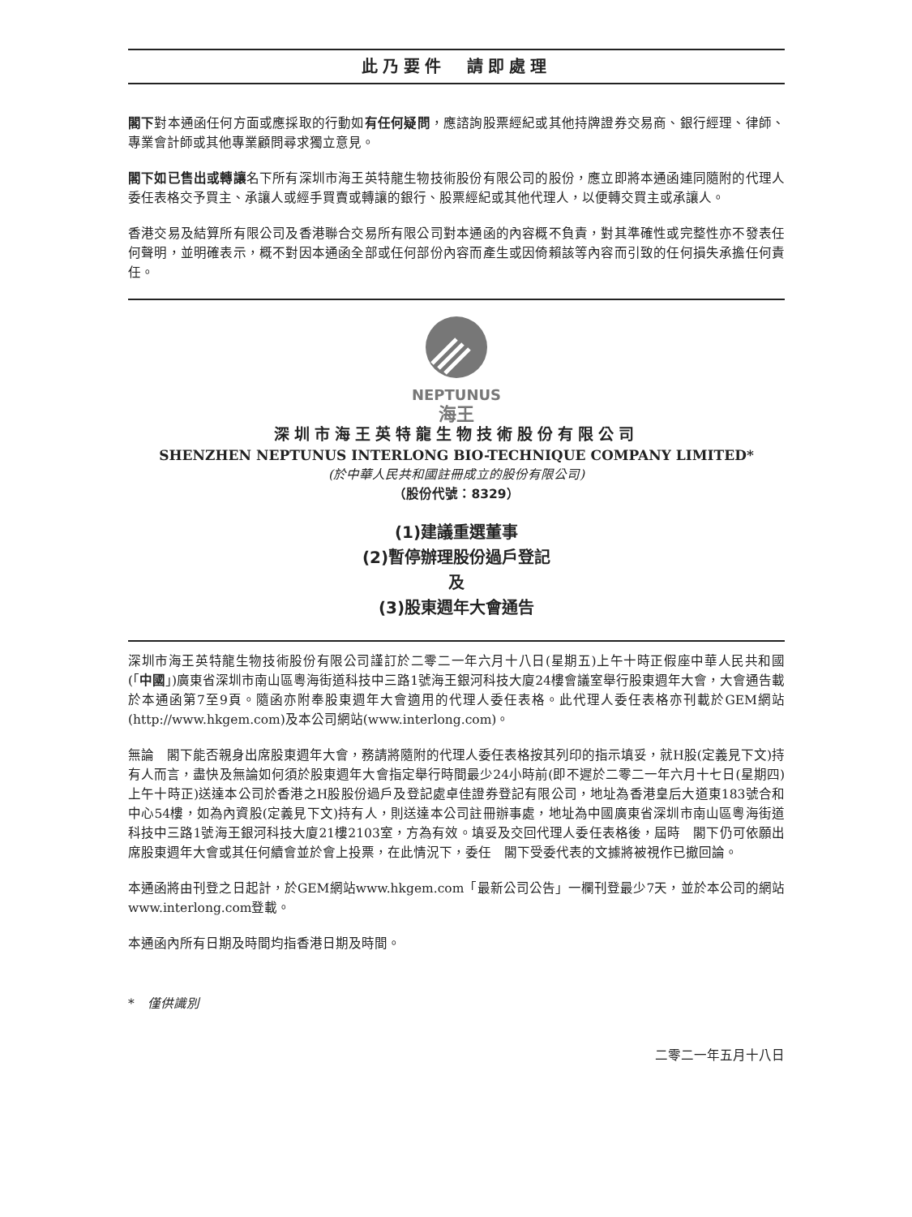此乃要件　請即處理
閣下對本通函任何方面或應採取的行動如有任何疑問，應諮詢股票經紀或其他持牌證券交易商、銀行經理、律師、專業會計師或其他專業顧問尋求獨立意見。
閣下如已售出或轉讓名下所有深圳市海王英特龍生物技術股份有限公司的股份，應立即將本通函連同隨附的代理人委任表格交予買主、承讓人或經手買賣或轉讓的銀行、股票經紀或其他代理人，以便轉交買主或承讓人。
香港交易及結算所有限公司及香港聯合交易所有限公司對本通函的內容概不負責，對其準確性或完整性亦不發表任何聲明，並明確表示，概不對因本通函全部或任何部份內容而產生或因倚賴該等內容而引致的任何損失承擔任何責任。
NEPTUNUS
海王
深圳市海王英特龍生物技術股份有限公司
SHENZHEN NEPTUNUS INTERLONG BIO-TECHNIQUE COMPANY LIMITED*
(於中華人民共和國註冊成立的股份有限公司)
（股份代號：8329）
(1)建議重選董事
(2)暫停辦理股份過戶登記
及
(3)股東週年大會通告
深圳市海王英特龍生物技術股份有限公司謹訂於二零二一年六月十八日(星期五)上午十時正假座中華人民共和國(「中國」)廣東省深圳市南山區粵海街道科技中三路1號海王銀河科技大廈24樓會議室舉行股東週年大會，大會通告載於本通函第7至9頁。隨函亦附奉股東週年大會適用的代理人委任表格。此代理人委任表格亦刊載於GEM網站(http://www.hkgem.com)及本公司網站(www.interlong.com)。
無論　閣下能否親身出席股東週年大會，務請將隨附的代理人委任表格按其列印的指示填妥，就H股(定義見下文)持有人而言，盡快及無論如何須於股東週年大會指定舉行時間最少24小時前(即不遲於二零二一年六月十七日(星期四)上午十時正)送達本公司於香港之H股股份過戶及登記處卓佳證券登記有限公司，地址為香港皇后大道東183號合和中心54樓，如為內資股(定義見下文)持有人，則送達本公司註冊辦事處，地址為中國廣東省深圳市南山區粵海街道科技中三路1號海王銀河科技大廈21樓2103室，方為有效。填妥及交回代理人委任表格後，屆時　閣下仍可依願出席股東週年大會或其任何續會並於會上投票，在此情況下，委任　閣下受委代表的文據將被視作已撤回論。
本通函將由刊登之日起計，於GEM網站www.hkgem.com「最新公司公告」一欄刊登最少7天，並於本公司的網站www.interlong.com登載。
本通函內所有日期及時間均指香港日期及時間。
*　僅供識別
二零二一年五月十八日